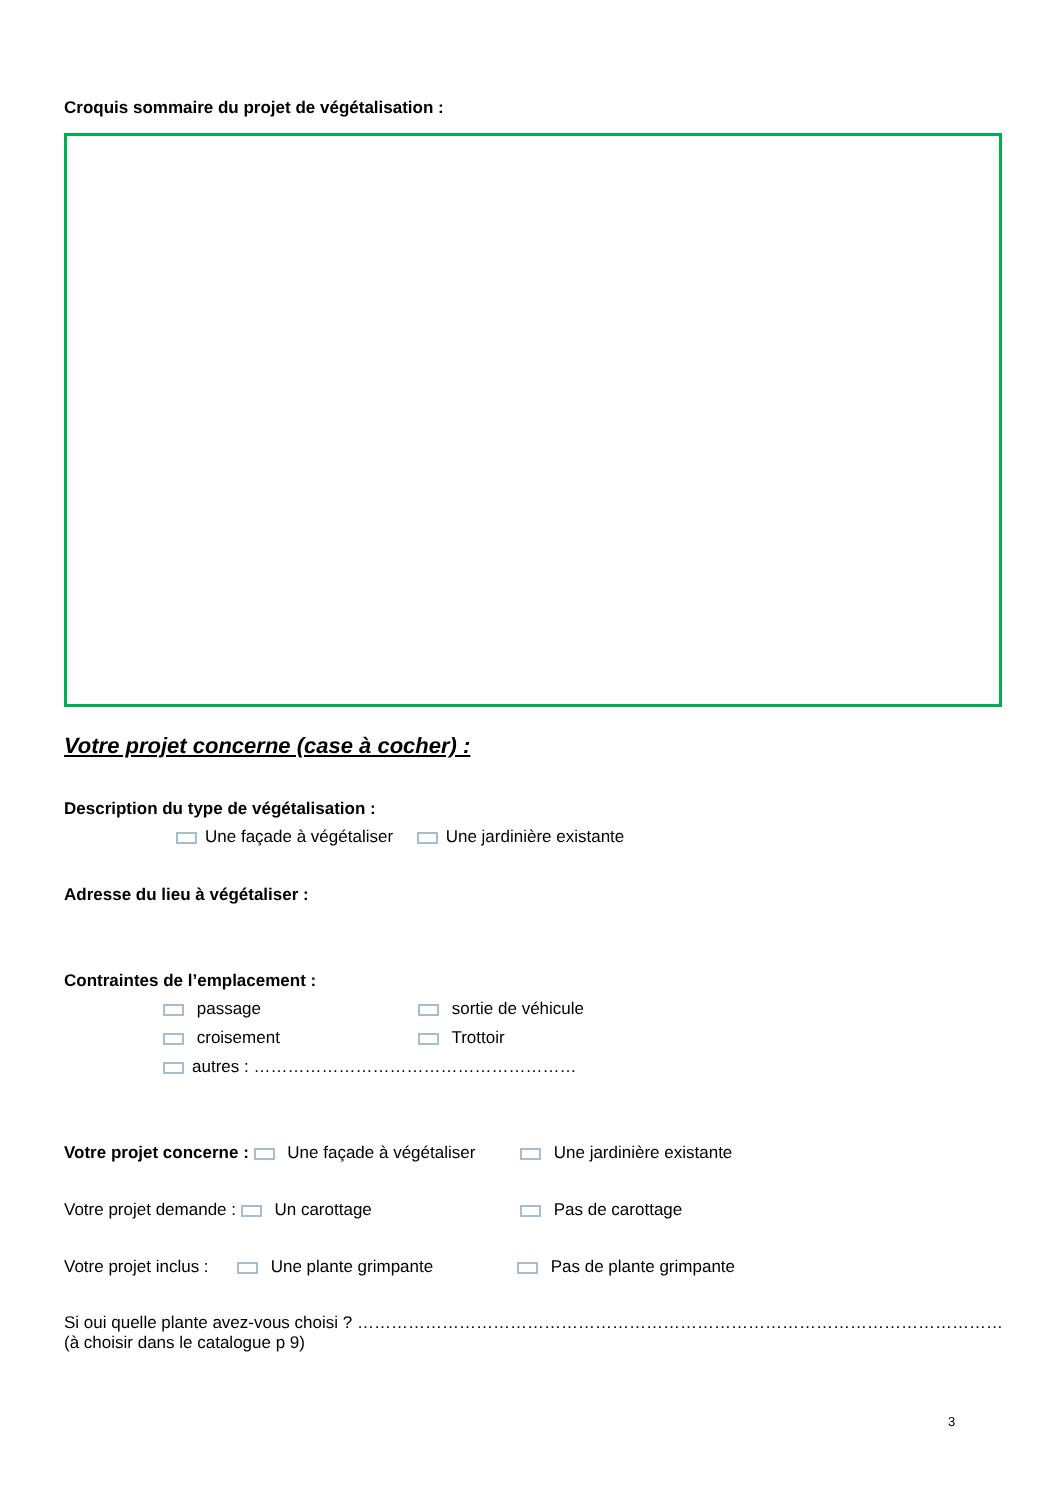Croquis sommaire du projet de végétalisation :
Votre projet concerne (case à cocher) :
Description du type de végétalisation :
Une façade à végétaliser Une jardinière existante
Adresse du lieu à végétaliser :
Contraintes de l’emplacement :
passage sortie de véhicule
croisement Trottoir
autres : …………………………………………………
Votre projet concerne : Une façade à végétaliser Une jardinière existante
Votre projet demande : Un carottage Pas de carottage
Votre projet inclus : Une plante grimpante Pas de plante grimpante
Si oui quelle plante avez-vous choisi ? ……………………………………………………………………………………………………
(à choisir dans le catalogue p 9)
3